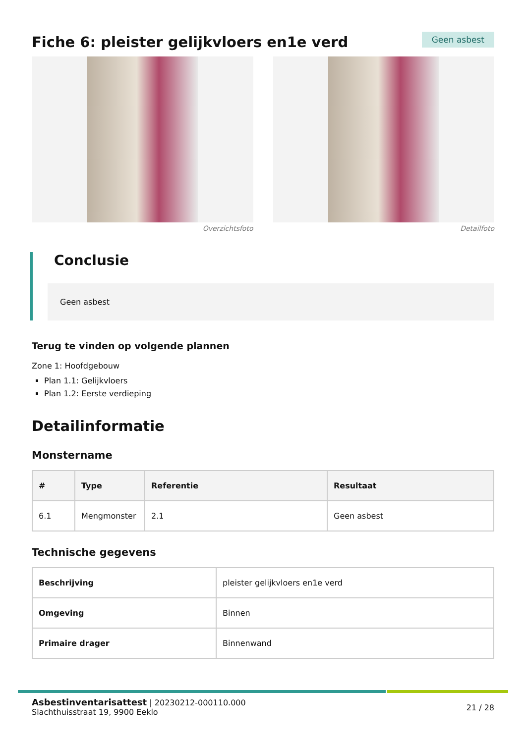Fiche 6: pleister gelijkvloers en1e verd
Geen asbest
Overzichtsfoto Detailfoto
Conclusie
Geen asbest
Terug te vinden op volgende plannen
Zone 1: Hoofdgebouw
Plan 1.1: Gelijkvloers
Plan 1.2: Eerste verdieping
Detailinformatie
Monstername
| # | Type | Referentie | Resultaat |
| --- | --- | --- | --- |
| 6.1 | Mengmonster | 2.1 | Geen asbest |
Technische gegevens
| Beschrijving | pleister gelijkvloers en1e verd |
| Omgeving | Binnen |
| Primaire drager | Binnenwand |
Asbestinventarisattest | 20230212-000110.000
Slachthuisstraat 19, 9900 Eeklo
21 / 28